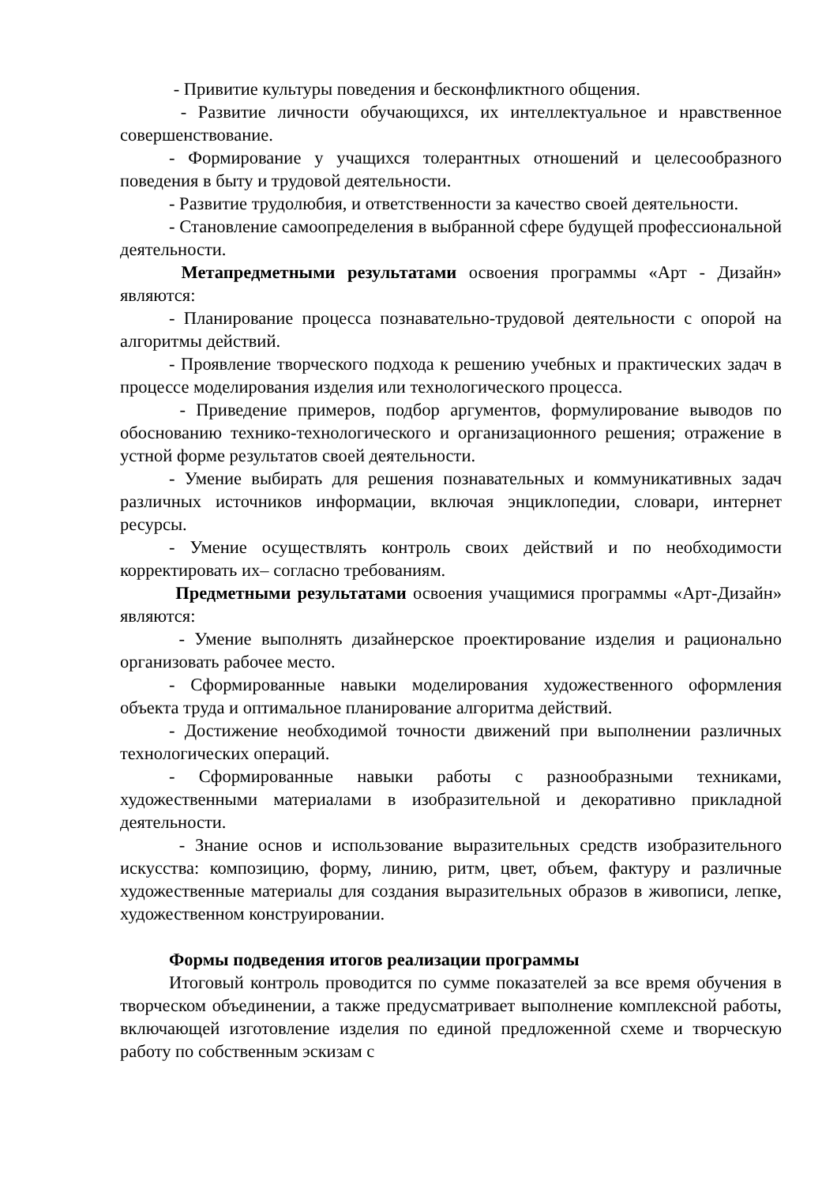- Привитие культуры поведения и бесконфликтного общения.
- Развитие личности обучающихся, их интеллектуальное и нравственное совершенствование.
- Формирование у учащихся толерантных отношений и целесообразного поведения в быту и трудовой деятельности.
- Развитие трудолюбия, и ответственности за качество своей деятельности.
- Становление самоопределения в выбранной сфере будущей профессиональной деятельности.
Метапредметными результатами освоения программы «Арт - Дизайн» являются:
- Планирование процесса познавательно-трудовой деятельности с опорой на алгоритмы действий.
- Проявление творческого подхода к решению учебных и практических задач в процессе моделирования изделия или технологического процесса.
- Приведение примеров, подбор аргументов, формулирование выводов по обоснованию технико-технологического и организационного решения; отражение в устной форме результатов своей деятельности.
- Умение выбирать для решения познавательных и коммуникативных задач различных источников информации, включая энциклопедии, словари, интернет ресурсы.
- Умение осуществлять контроль своих действий и по необходимости корректировать их– согласно требованиям.
Предметными результатами освоения учащимися программы «Арт-Дизайн» являются:
- Умение выполнять дизайнерское проектирование изделия и рационально организовать рабочее место.
- Сформированные навыки моделирования художественного оформления объекта труда и оптимальное планирование алгоритма действий.
- Достижение необходимой точности движений при выполнении различных технологических операций.
- Сформированные навыки работы с разнообразными техниками, художественными материалами в изобразительной и декоративно прикладной деятельности.
- Знание основ и использование выразительных средств изобразительного искусства: композицию, форму, линию, ритм, цвет, объем, фактуру и различные художественные материалы для создания выразительных образов в живописи, лепке, художественном конструировании.
Формы подведения итогов реализации программы
Итоговый контроль проводится по сумме показателей за все время обучения в творческом объединении, а также предусматривает выполнение комплексной работы, включающей изготовление изделия по единой предложенной схеме и творческую работу по собственным эскизам с